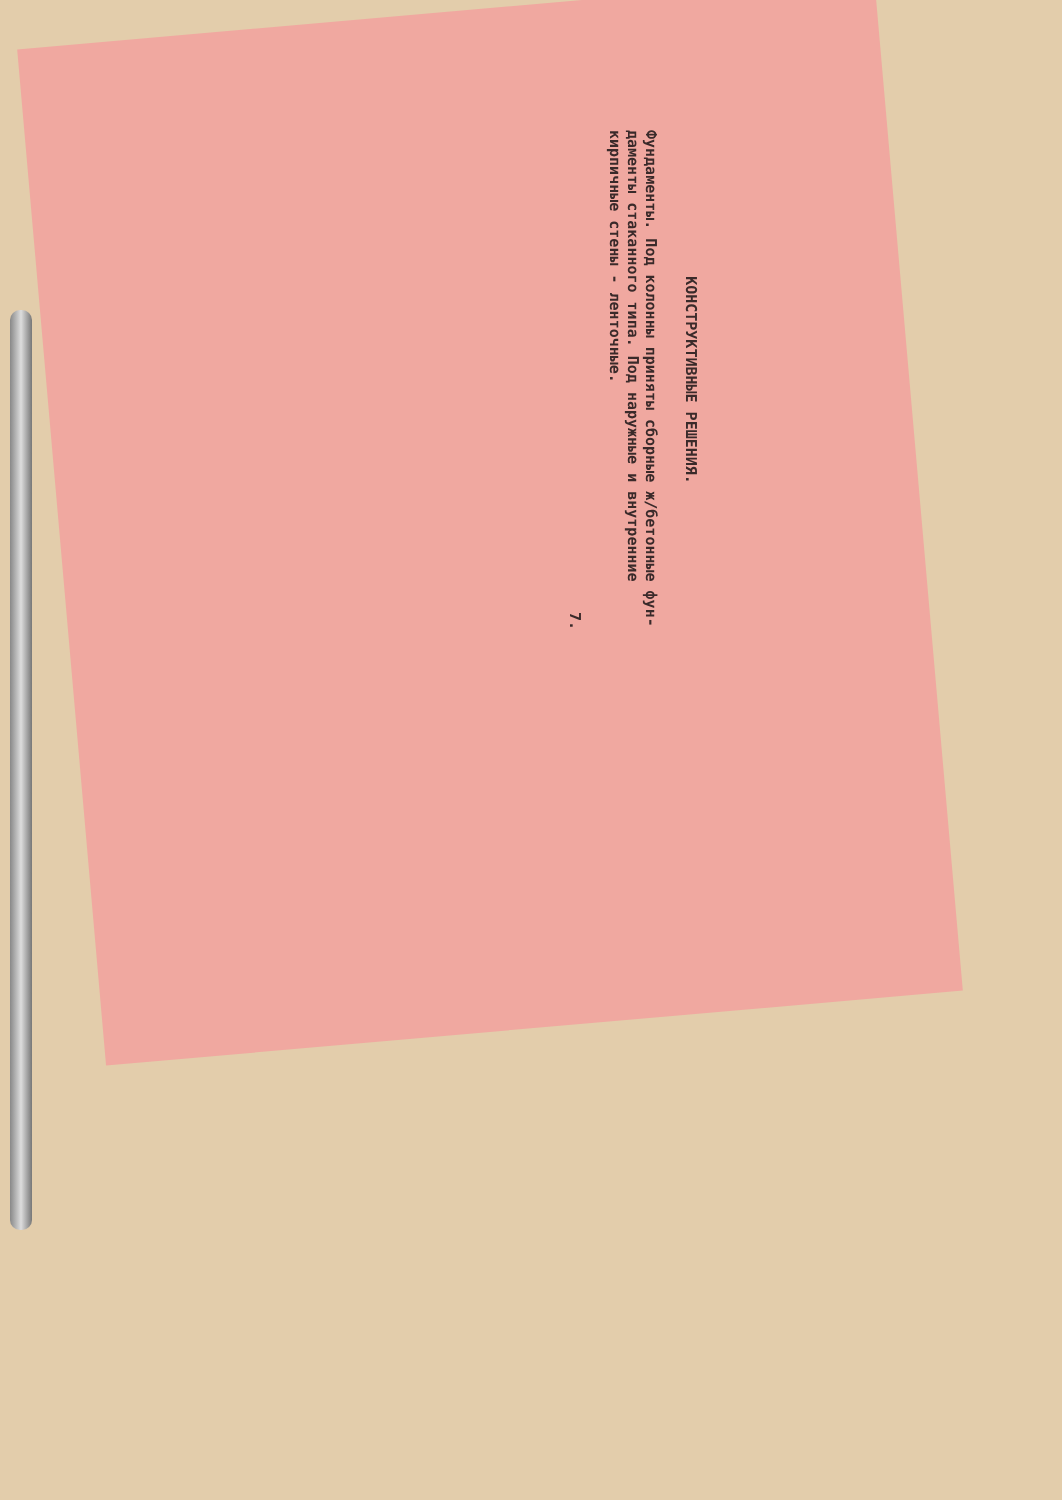КОНСТРУКТИВНЫЕ РЕШЕНИЯ.
Фундаменты. Под колонны приняты сборные ж/бетонные фун­даменты стаканного типа. Под наружные и внутренние кирпичные стены - ленточные.
7.